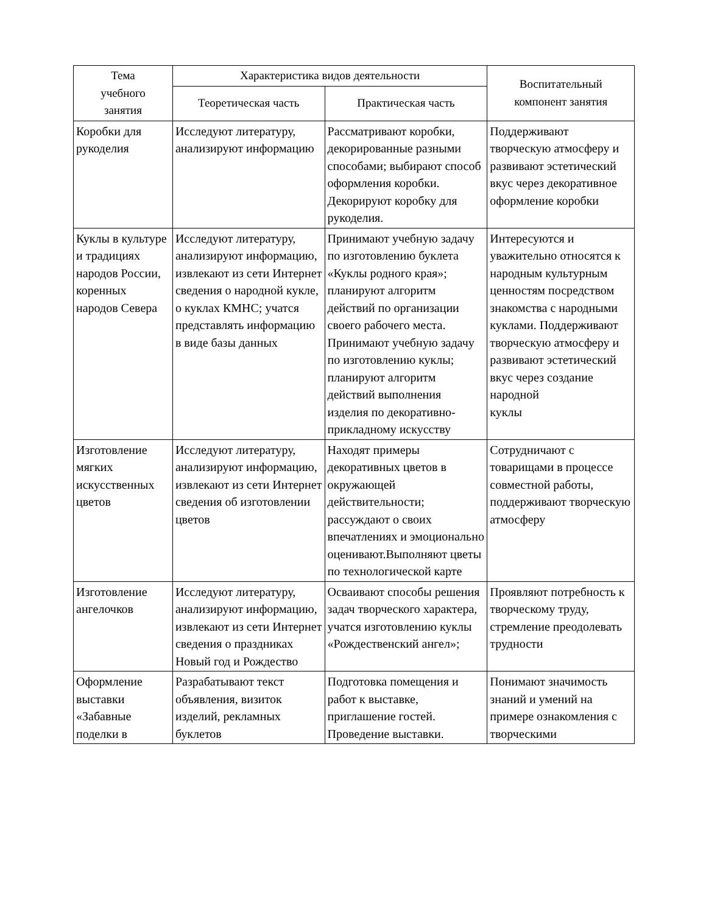| Тема учебного занятия | Характеристика видов деятельности | | Воспитательный компонент занятия |
| --- | --- | --- | --- |
| | Теоретическая часть | Практическая часть | |
| Коробки для рукоделия | Исследуют литературу, анализируют информацию | Рассматривают коробки, декорированные разными способами; выбирают способ оформления коробки. Декорируют коробку для рукоделия. | Поддерживают творческую атмосферу и развивают эстетический вкус через декоративное оформление коробки |
| Куклы в культуре и традициях народов России, коренных народов Севера | Исследуют литературу, анализируют информацию, извлекают из сети Интернет сведения о народной кукле, о куклах КМНС; учатся представлять информацию в виде базы данных | Принимают учебную задачу по изготовлению буклета «Куклы родного края»; планируют алгоритм действий по организации своего рабочего места. Принимают учебную задачу по изготовлению куклы; планируют алгоритм действий выполнения изделия по декоративно-прикладному искусству | Интересуются и уважительно относятся к народным культурным ценностям посредством знакомства с народными куклами. Поддерживают творческую атмосферу и развивают эстетический вкус через создание народной куклы |
| Изготовление мягких искусственных цветов | Исследуют литературу, анализируют информацию, извлекают из сети Интернет сведения об изготовлении цветов | Находят примеры декоративных цветов в окружающей действительности; рассуждают о своих впечатлениях и эмоционально оценивают.Выполняют цветы по технологической карте | Сотрудничают с товарищами в процессе совместной работы, поддерживают творческую атмосферу |
| Изготовление ангелочков | Исследуют литературу, анализируют информацию, извлекают из сети Интернет сведения о праздниках Новый год и Рождество | Осваивают способы решения задач творческого характера, учатся изготовлению куклы «Рождественский ангел»; | Проявляют потребность к творческому труду, стремление преодолевать трудности |
| Оформление выставки «Забавные поделки в | Разрабатывают текст объявления, визиток изделий, рекламных буклетов | Подготовка помещения и работ к выставке, приглашение гостей. Проведение выставки. | Понимают значимость знаний и умений на примере ознакомления с творческими |